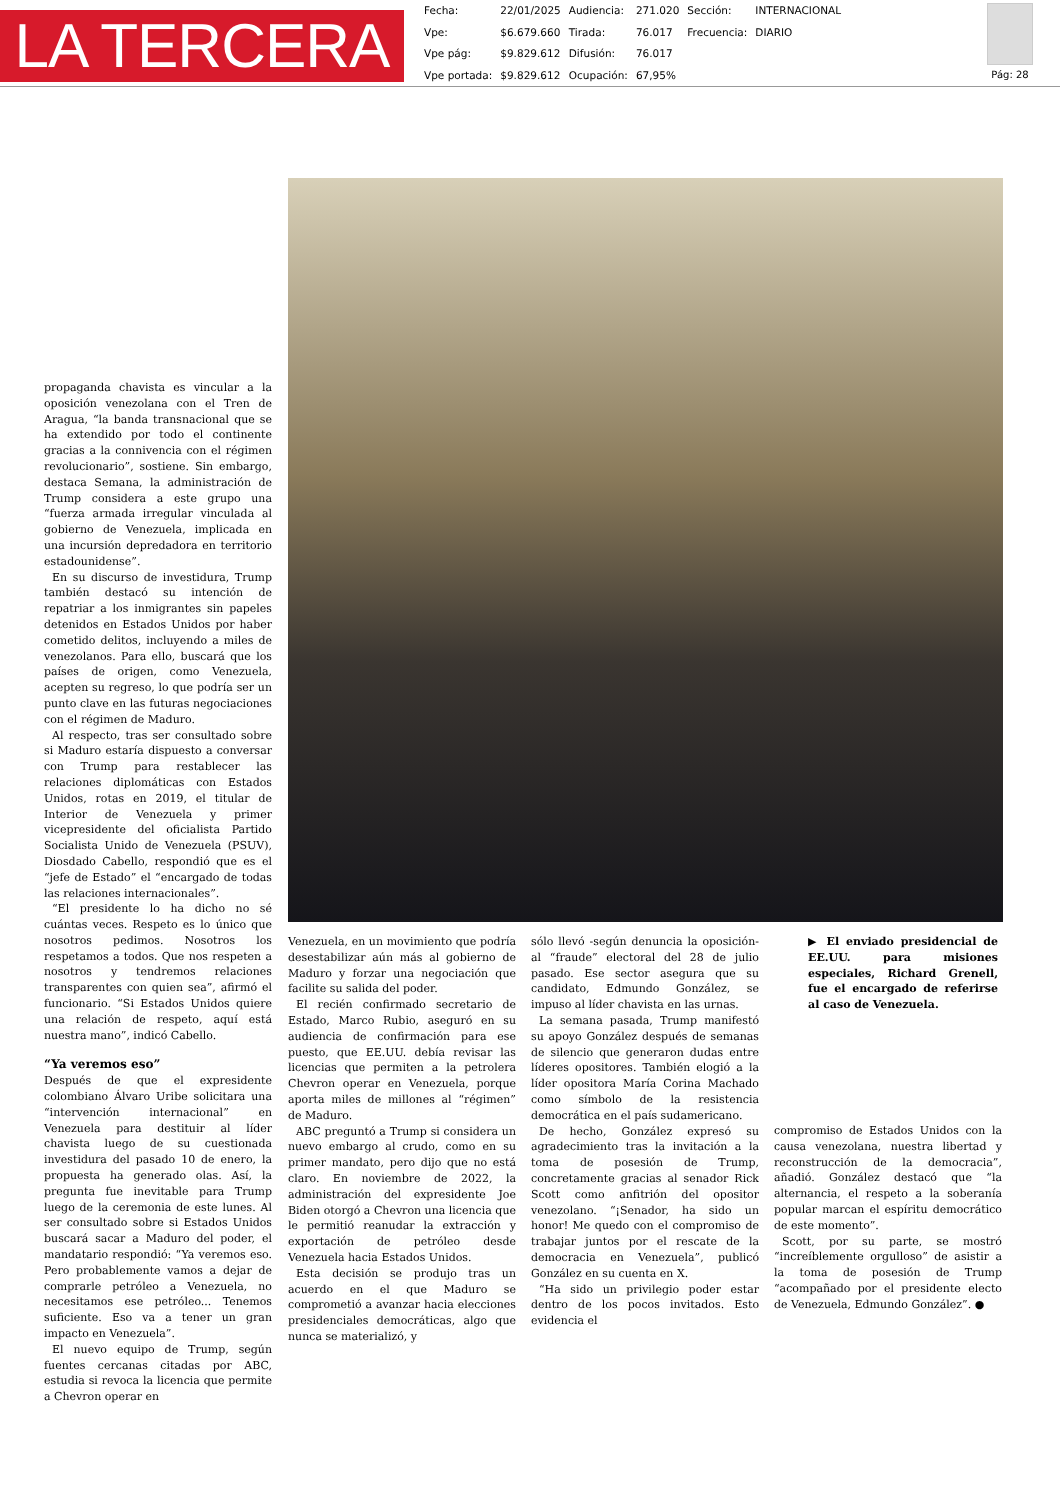LA TERCERA
| Fecha: | 22/01/2025 | Audiencia: | 271.020 | Sección: | INTERNACIONAL |
| Vpe: | $6.679.660 | Tirada: | 76.017 | Frecuencia: | DIARIO |
| Vpe pág: | $9.829.612 | Difusión: | 76.017 | | |
| Vpe portada: | $9.829.612 | Ocupación: | 67,95% | | |
Pág: 28
propaganda chavista es vincular a la oposición venezolana con el Tren de Aragua, “la banda transnacional que se ha extendido por todo el continente gracias a la connivencia con el régimen revolucionario”, sostiene. Sin embargo, destaca Semana, la administración de Trump considera a este grupo una “fuerza armada irregular vinculada al gobierno de Venezuela, implicada en una incursión depredadora en territorio estadounidense”.
En su discurso de investidura, Trump también destacó su intención de repatriar a los inmigrantes sin papeles detenidos en Estados Unidos por haber cometido delitos, incluyendo a miles de venezolanos. Para ello, buscará que los países de origen, como Venezuela, acepten su regreso, lo que podría ser un punto clave en las futuras negociaciones con el régimen de Maduro.
Al respecto, tras ser consultado sobre si Maduro estaría dispuesto a conversar con Trump para restablecer las relaciones diplomáticas con Estados Unidos, rotas en 2019, el titular de Interior de Venezuela y primer vicepresidente del oficialista Partido Socialista Unido de Venezuela (PSUV), Diosdado Cabello, respondió que es el “jefe de Estado” el “encargado de todas las relaciones internacionales”.
“El presidente lo ha dicho no sé cuántas veces. Respeto es lo único que nosotros pedimos. Nosotros los respetamos a todos. Que nos respeten a nosotros y tendremos relaciones transparentes con quien sea”, afirmó el funcionario. “Si Estados Unidos quiere una relación de respeto, aquí está nuestra mano”, indicó Cabello.
“Ya veremos eso”
Después de que el expresidente colombiano Álvaro Uribe solicitara una “intervención internacional” en Venezuela para destituir al líder chavista luego de su cuestionada investidura del pasado 10 de enero, la propuesta ha generado olas. Así, la pregunta fue inevitable para Trump luego de la ceremonia de este lunes. Al ser consultado sobre si Estados Unidos buscará sacar a Maduro del poder, el mandatario respondió: “Ya veremos eso. Pero probablemente vamos a dejar de comprarle petróleo a Venezuela, no necesitamos ese petróleo... Tenemos suficiente. Eso va a tener un gran impacto en Venezuela”.
El nuevo equipo de Trump, según fuentes cercanas citadas por ABC, estudia si revoca la licencia que permite a Chevron operar en
Venezuela, en un movimiento que podría desestabilizar aún más al gobierno de Maduro y forzar una negociación que facilite su salida del poder.
El recién confirmado secretario de Estado, Marco Rubio, aseguró en su audiencia de confirmación para ese puesto, que EE.UU. debía revisar las licencias que permiten a la petrolera Chevron operar en Venezuela, porque aporta miles de millones al “régimen” de Maduro.
ABC preguntó a Trump si considera un nuevo embargo al crudo, como en su primer mandato, pero dijo que no está claro. En noviembre de 2022, la administración del expresidente Joe Biden otorgó a Chevron una licencia que le permitió reanudar la extracción y exportación de petróleo desde Venezuela hacia Estados Unidos.
Esta decisión se produjo tras un acuerdo en el que Maduro se comprometió a avanzar hacia elecciones presidenciales democráticas, algo que nunca se materializó, y
sólo llevó -según denuncia la oposición- al “fraude” electoral del 28 de julio pasado. Ese sector asegura que su candidato, Edmundo González, se impuso al líder chavista en las urnas.
La semana pasada, Trump manifestó su apoyo González después de semanas de silencio que generaron dudas entre líderes opositores. También elogió a la líder opositora María Corina Machado como símbolo de la resistencia democrática en el país sudamericano.
De hecho, González expresó su agradecimiento tras la invitación a la toma de posesión de Trump, concretamente gracias al senador Rick Scott como anfitrión del opositor venezolano. “¡Senador, ha sido un honor! Me quedo con el compromiso de trabajar juntos por el rescate de la democracia en Venezuela”, publicó González en su cuenta en X.
“Ha sido un privilegio poder estar dentro de los pocos invitados. Esto evidencia el
▶ El enviado presidencial de EE.UU. para misiones especiales, Richard Grenell, fue el encargado de referirse al caso de Venezuela.
compromiso de Estados Unidos con la causa venezolana, nuestra libertad y reconstrucción de la democracia”, añadió. González destacó que “la alternancia, el respeto a la soberanía popular marcan el espíritu democrático de este momento”.
Scott, por su parte, se mostró “increíblemente orgulloso” de asistir a la toma de posesión de Trump “acompañado por el presidente electo de Venezuela, Edmundo González”. ●